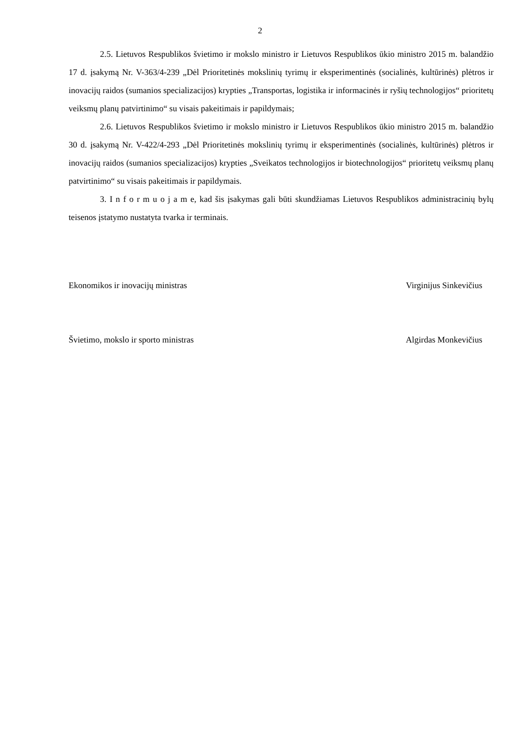2
2.5. Lietuvos Respublikos švietimo ir mokslo ministro ir Lietuvos Respublikos ūkio ministro 2015 m. balandžio 17 d. įsakymą Nr. V-363/4-239 „Dėl Prioritetinės mokslinių tyrimų ir eksperimentinės (socialinės, kultūrinės) plėtros ir inovacijų raidos (sumanios specializacijos) krypties „Transportas, logistika ir informacinės ir ryšių technologijos“ prioritetų veiksmų planų patvirtinimo“ su visais pakeitimais ir papildymais;
2.6. Lietuvos Respublikos švietimo ir mokslo ministro ir Lietuvos Respublikos ūkio ministro 2015 m. balandžio 30 d. įsakymą Nr. V-422/4-293 „Dėl Prioritetinės mokslinių tyrimų ir eksperimentinės (socialinės, kultūrinės) plėtros ir inovacijų raidos (sumanios specializacijos) krypties „Sveikatos technologijos ir biotechnologijos“ prioritetų veiksmų planų patvirtinimo“ su visais pakeitimais ir papildymais.
3. I n f o r m u o j a m e, kad šis įsakymas gali būti skundžiamas Lietuvos Respublikos administracinių bylų teisenos įstatymo nustatyta tvarka ir terminais.
Ekonomikos ir inovacijų ministras Virginijus Sinkevičius
Švietimo, mokslo ir sporto ministras Algirdas Monkevičius